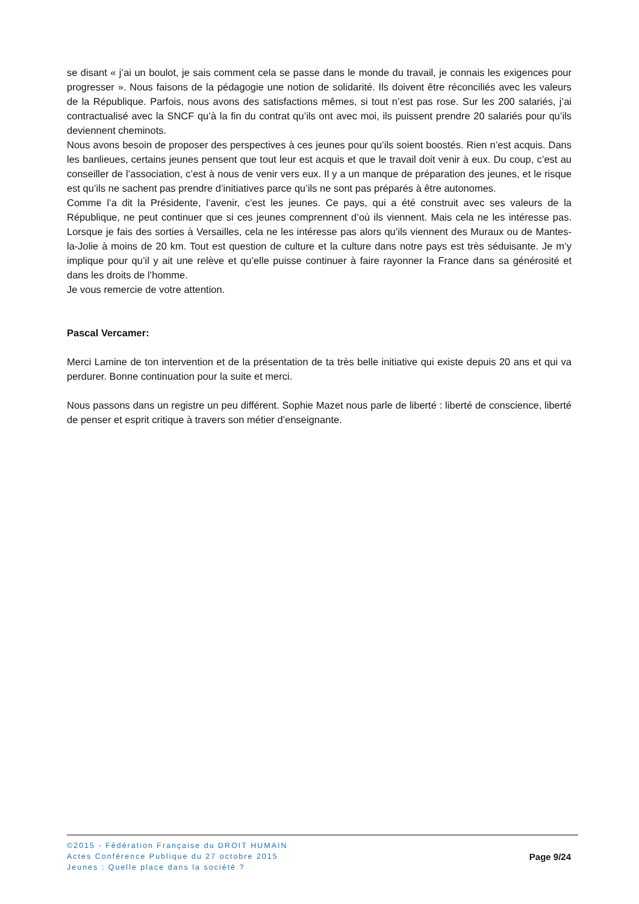se disant « j’ai un boulot, je sais comment cela se passe dans le monde du travail, je connais les exigences pour progresser ». Nous faisons de la pédagogie une notion de solidarité. Ils doivent être réconciliés avec les valeurs de la République. Parfois, nous avons des satisfactions mêmes, si tout n’est pas rose. Sur les 200 salariés, j’ai contractualisé avec la SNCF qu’à la fin du contrat qu’ils ont avec moi, ils puissent prendre 20 salariés pour qu’ils deviennent cheminots.
Nous avons besoin de proposer des perspectives à ces jeunes pour qu’ils soient boostés. Rien n’est acquis. Dans les banlieues, certains jeunes pensent que tout leur est acquis et que le travail doit venir à eux. Du coup, c’est au conseiller de l’association, c’est à nous de venir vers eux. Il y a un manque de préparation des jeunes, et le risque est qu’ils ne sachent pas prendre d’initiatives parce qu’ils ne sont pas préparés à être autonomes.
Comme l’a dit la Présidente, l’avenir, c’est les jeunes. Ce pays, qui a été construit avec ses valeurs de la République, ne peut continuer que si ces jeunes comprennent d’où ils viennent. Mais cela ne les intéresse pas. Lorsque je fais des sorties à Versailles, cela ne les intéresse pas alors qu’ils viennent des Muraux ou de Mantes-la-Jolie à moins de 20 km. Tout est question de culture et la culture dans notre pays est très séduisante. Je m’y implique pour qu’il y ait une relève et qu’elle puisse continuer à faire rayonner la France dans sa générosité et dans les droits de l’homme.
Je vous remercie de votre attention.
Pascal Vercamer:
Merci Lamine de ton intervention et de la présentation de ta très belle initiative qui existe depuis 20 ans et qui va perdurer. Bonne continuation pour la suite et merci.
Nous passons dans un registre un peu différent. Sophie Mazet nous parle de liberté : liberté de conscience, liberté de penser et esprit critique à travers son métier d’enseignante.
©2015 - Fédération Française du DROIT HUMAIN
Actes Conférence Publique du 27 octobre 2015
Jeunes : Quelle place dans la société ?
Page 9/24